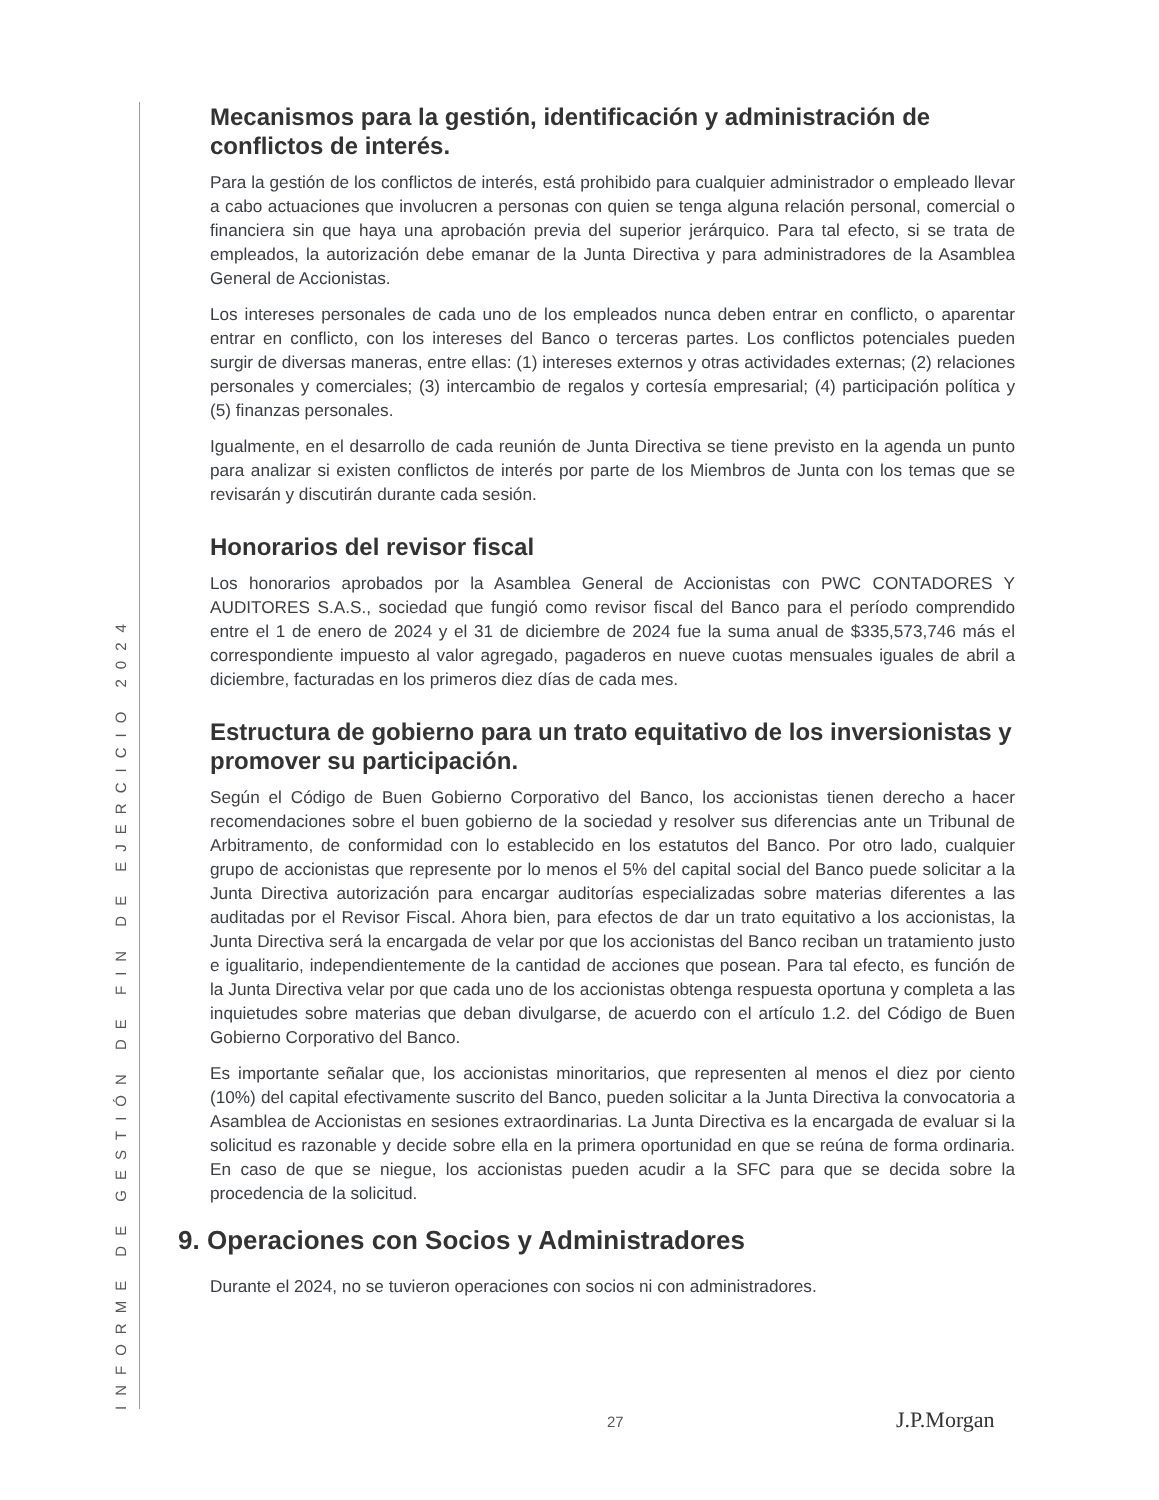INFORME DE GESTIÓN DE FIN DE EJERCICIO 2024
Mecanismos para la gestión, identificación y administración de conflictos de interés.
Para la gestión de los conflictos de interés, está prohibido para cualquier administrador o empleado llevar a cabo actuaciones que involucren a personas con quien se tenga alguna relación personal, comercial o financiera sin que haya una aprobación previa del superior jerárquico. Para tal efecto, si se trata de empleados, la autorización debe emanar de la Junta Directiva y para administradores de la Asamblea General de Accionistas.
Los intereses personales de cada uno de los empleados nunca deben entrar en conflicto, o aparentar entrar en conflicto, con los intereses del Banco o terceras partes. Los conflictos potenciales pueden surgir de diversas maneras, entre ellas: (1) intereses externos y otras actividades externas; (2) relaciones personales y comerciales; (3) intercambio de regalos y cortesía empresarial; (4) participación política y (5) finanzas personales.
Igualmente, en el desarrollo de cada reunión de Junta Directiva se tiene previsto en la agenda un punto para analizar si existen conflictos de interés por parte de los Miembros de Junta con los temas que se revisarán y discutirán durante cada sesión.
Honorarios del revisor fiscal
Los honorarios aprobados por la Asamblea General de Accionistas con PWC CONTADORES Y AUDITORES S.A.S., sociedad que fungió como revisor fiscal del Banco para el período comprendido entre el 1 de enero de 2024 y el 31 de diciembre de 2024 fue la suma anual de $335,573,746 más el correspondiente impuesto al valor agregado, pagaderos en nueve cuotas mensuales iguales de abril a diciembre, facturadas en los primeros diez días de cada mes.
Estructura de gobierno para un trato equitativo de los inversionistas y promover su participación.
Según el Código de Buen Gobierno Corporativo del Banco, los accionistas tienen derecho a hacer recomendaciones sobre el buen gobierno de la sociedad y resolver sus diferencias ante un Tribunal de Arbitramento, de conformidad con lo establecido en los estatutos del Banco. Por otro lado, cualquier grupo de accionistas que represente por lo menos el 5% del capital social del Banco puede solicitar a la Junta Directiva autorización para encargar auditorías especializadas sobre materias diferentes a las auditadas por el Revisor Fiscal. Ahora bien, para efectos de dar un trato equitativo a los accionistas, la Junta Directiva será la encargada de velar por que los accionistas del Banco reciban un tratamiento justo e igualitario, independientemente de la cantidad de acciones que posean. Para tal efecto, es función de la Junta Directiva velar por que cada uno de los accionistas obtenga respuesta oportuna y completa a las inquietudes sobre materias que deban divulgarse, de acuerdo con el artículo 1.2. del Código de Buen Gobierno Corporativo del Banco.
Es importante señalar que, los accionistas minoritarios, que representen al menos el diez por ciento (10%) del capital efectivamente suscrito del Banco, pueden solicitar a la Junta Directiva la convocatoria a Asamblea de Accionistas en sesiones extraordinarias. La Junta Directiva es la encargada de evaluar si la solicitud es razonable y decide sobre ella en la primera oportunidad en que se reúna de forma ordinaria. En caso de que se niegue, los accionistas pueden acudir a la SFC para que se decida sobre la procedencia de la solicitud.
9. Operaciones con Socios y Administradores
Durante el 2024, no se tuvieron operaciones con socios ni con administradores.
27 J.P.Morgan